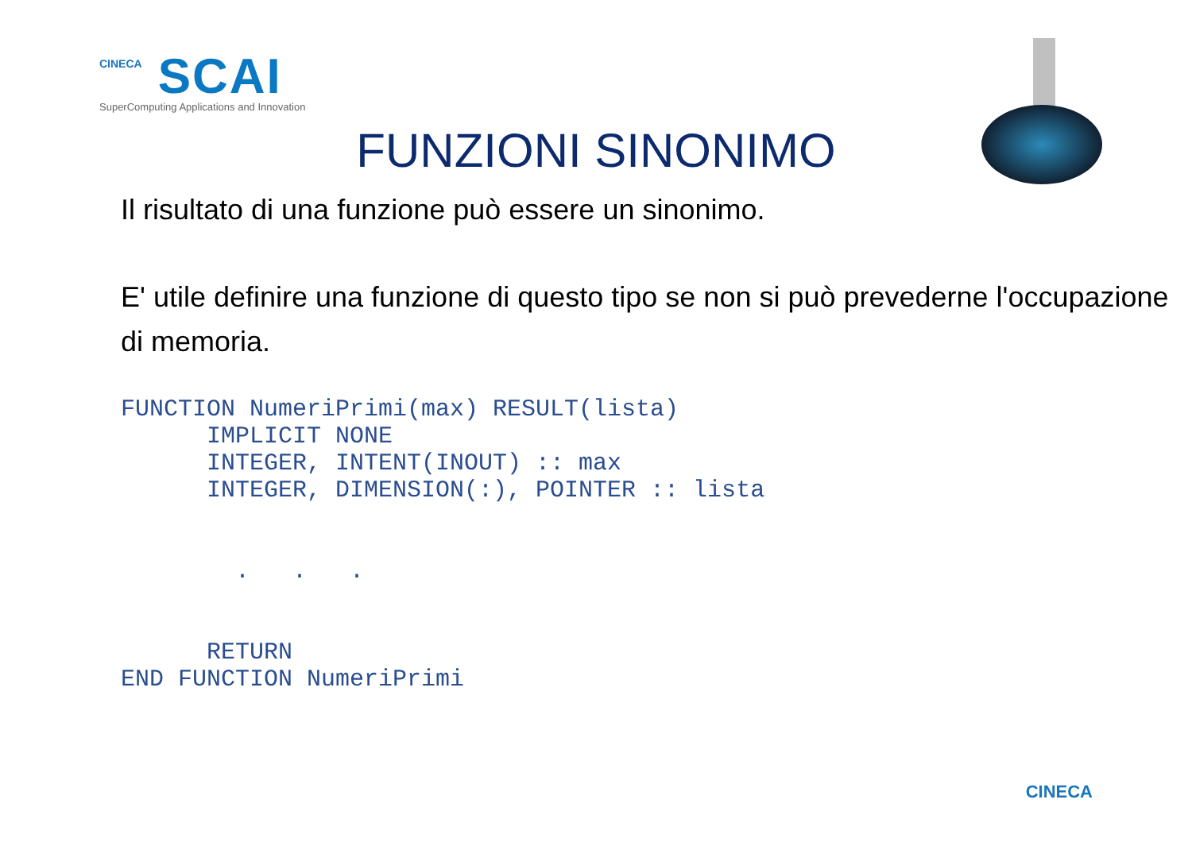CINECA SCAI
SuperComputing Applications and Innovation
FUNZIONI SINONIMO
Il risultato di una funzione può essere un sinonimo.
E' utile definire una funzione di questo tipo se non si può prevederne l'occupazione di memoria.
FUNCTION NumeriPrimi(max) RESULT(lista)
      IMPLICIT NONE
      INTEGER, INTENT(INOUT) :: max
      INTEGER, DIMENSION(:), POINTER :: lista


        .   .   .


      RETURN
END FUNCTION NumeriPrimi
CINECA